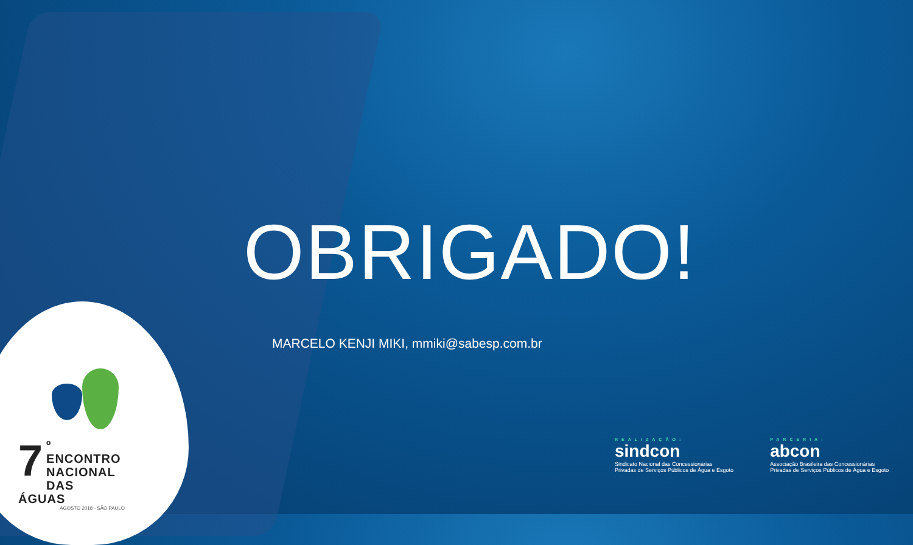OBRIGADO!
MARCELO KENJI MIKI, mmiki@sabesp.com.br
7
º ENCONTRO
NACIONAL
DAS ÁGUAS
AGOSTO 2018 - SÃO PAULO
REALIZAÇÃO:
sindcon
Sindicato Nacional das Concessionárias
Privadas de Serviços Públicos de Água e Esgoto
PARCERIA:
abcon
Associação Brasileira das Concessionárias
Privadas de Serviços Públicos de Água e Esgoto